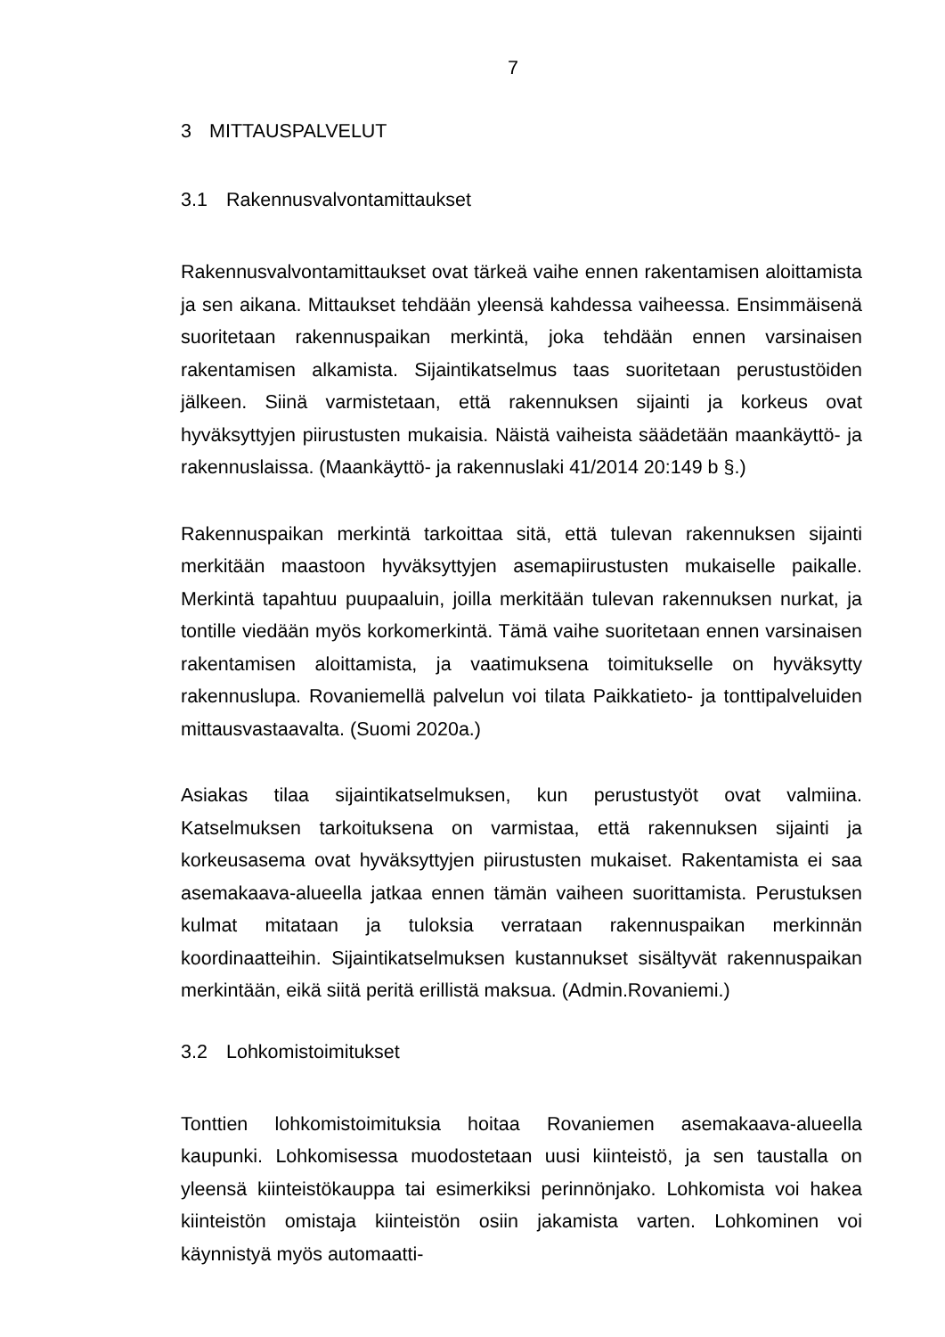7
3 MITTAUSPALVELUT
3.1 Rakennusvalvontamittaukset
Rakennusvalvontamittaukset ovat tärkeä vaihe ennen rakentamisen aloittamista ja sen aikana. Mittaukset tehdään yleensä kahdessa vaiheessa. Ensimmäisenä suoritetaan rakennuspaikan merkintä, joka tehdään ennen varsinaisen rakentamisen alkamista. Sijaintikatselmus taas suoritetaan perustustöiden jälkeen. Siinä varmistetaan, että rakennuksen sijainti ja korkeus ovat hyväksyttyjen piirustusten mukaisia. Näistä vaiheista säädetään maankäyttö- ja rakennuslaissa. (Maankäyttö- ja rakennuslaki 41/2014 20:149 b §.)
Rakennuspaikan merkintä tarkoittaa sitä, että tulevan rakennuksen sijainti merkitään maastoon hyväksyttyjen asemapiirustusten mukaiselle paikalle. Merkintä tapahtuu puupaaluin, joilla merkitään tulevan rakennuksen nurkat, ja tontille viedään myös korkomerkintä. Tämä vaihe suoritetaan ennen varsinaisen rakentamisen aloittamista, ja vaatimuksena toimitukselle on hyväksytty rakennuslupa. Rovaniemellä palvelun voi tilata Paikkatieto- ja tonttipalveluiden mittausvastaavalta. (Suomi 2020a.)
Asiakas tilaa sijaintikatselmuksen, kun perustustyöt ovat valmiina. Katselmuksen tarkoituksena on varmistaa, että rakennuksen sijainti ja korkeusasema ovat hyväksyttyjen piirustusten mukaiset. Rakentamista ei saa asemakaava-alueella jatkaa ennen tämän vaiheen suorittamista. Perustuksen kulmat mitataan ja tuloksia verrataan rakennuspaikan merkinnän koordinaatteihin. Sijaintikatselmuksen kustannukset sisältyvät rakennuspaikan merkintään, eikä siitä peritä erillistä maksua. (Admin.Rovaniemi.)
3.2 Lohkomistoimitukset
Tonttien lohkomistoimituksia hoitaa Rovaniemen asemakaava-alueella kaupunki. Lohkomisessa muodostetaan uusi kiinteistö, ja sen taustalla on yleensä kiinteistökauppa tai esimerkiksi perinnönjako. Lohkomista voi hakea kiinteistön omistaja kiinteistön osiin jakamista varten. Lohkominen voi käynnistyä myös automaatti-